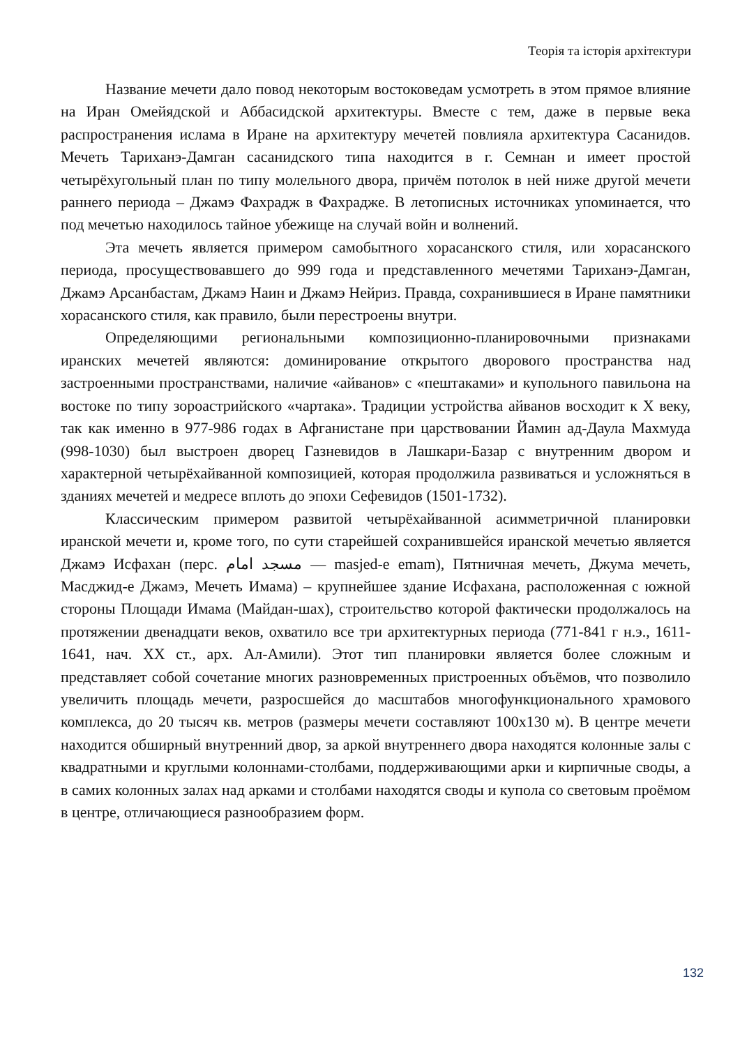Теорія та історія архітектури
Название мечети дало повод некоторым востоковедам усмотреть в этом прямое влияние на Иран Омейядской и Аббасидской архитектуры. Вместе с тем, даже в первые века распространения ислама в Иране на архитектуру мечетей повлияла архитектура Сасанидов. Мечеть Тариханэ-Дамган сасанидского типа находится в г. Семнан и имеет простой четырёхугольный план по типу молельного двора, причём потолок в ней ниже другой мечети раннего периода – Джамэ Фахрадж в Фахрадже. В летописных источниках упоминается, что под мечетью находилось тайное убежище на случай войн и волнений.
Эта мечеть является примером самобытного хорасанского стиля, или хорасанского периода, просуществовавшего до 999 года и представленного мечетями Тариханэ-Дамган, Джамэ Арсанбастам, Джамэ Наин и Джамэ Нейриз. Правда, сохранившиеся в Иране памятники хорасанского стиля, как правило, были перестроены внутри.
Определяющими региональными композиционно-планировочными признаками иранских мечетей являются: доминирование открытого дворового пространства над застроенными пространствами, наличие «айванов» с «пештаками» и купольного павильона на востоке по типу зороастрийского «чартака». Традиции устройства айванов восходит к Х веку, так как именно в 977-986 годах в Афганистане при царствовании Йамин ад-Даула Махмуда (998-1030) был выстроен дворец Газневидов в Лашкари-Базар с внутренним двором и характерной четырёхайванной композицией, которая продолжила развиваться и усложняться в зданиях мечетей и медресе вплоть до эпохи Сефевидов (1501-1732).
Классическим примером развитой четырёхайванной асимметричной планировки иранской мечети и, кроме того, по сути старейшей сохранившейся иранской мечетью является Джамэ Исфахан (перс. مسجد امام — masjed-e emam), Пятничная мечеть, Джума мечеть, Масджид-е Джамэ, Мечеть Имама) – крупнейшее здание Исфахана, расположенная с южной стороны Площади Имама (Майдан-шах), строительство которой фактически продолжалось на протяжении двенадцати веков, охватило все три архитектурных периода (771-841 г н.э., 1611-1641, нач. ХХ ст., арх. Ал-Амили). Этот тип планировки является более сложным и представляет собой сочетание многих разновременных пристроенных объёмов, что позволило увеличить площадь мечети, разросшейся до масштабов многофункционального храмового комплекса, до 20 тысяч кв. метров (размеры мечети составляют 100х130 м). В центре мечети находится обширный внутренний двор, за аркой внутреннего двора находятся колонные залы с квадратными и круглыми колоннами-столбами, поддерживающими арки и кирпичные своды, а в самих колонных залах над арками и столбами находятся своды и купола со световым проёмом в центре, отличающиеся разнообразием форм.
132